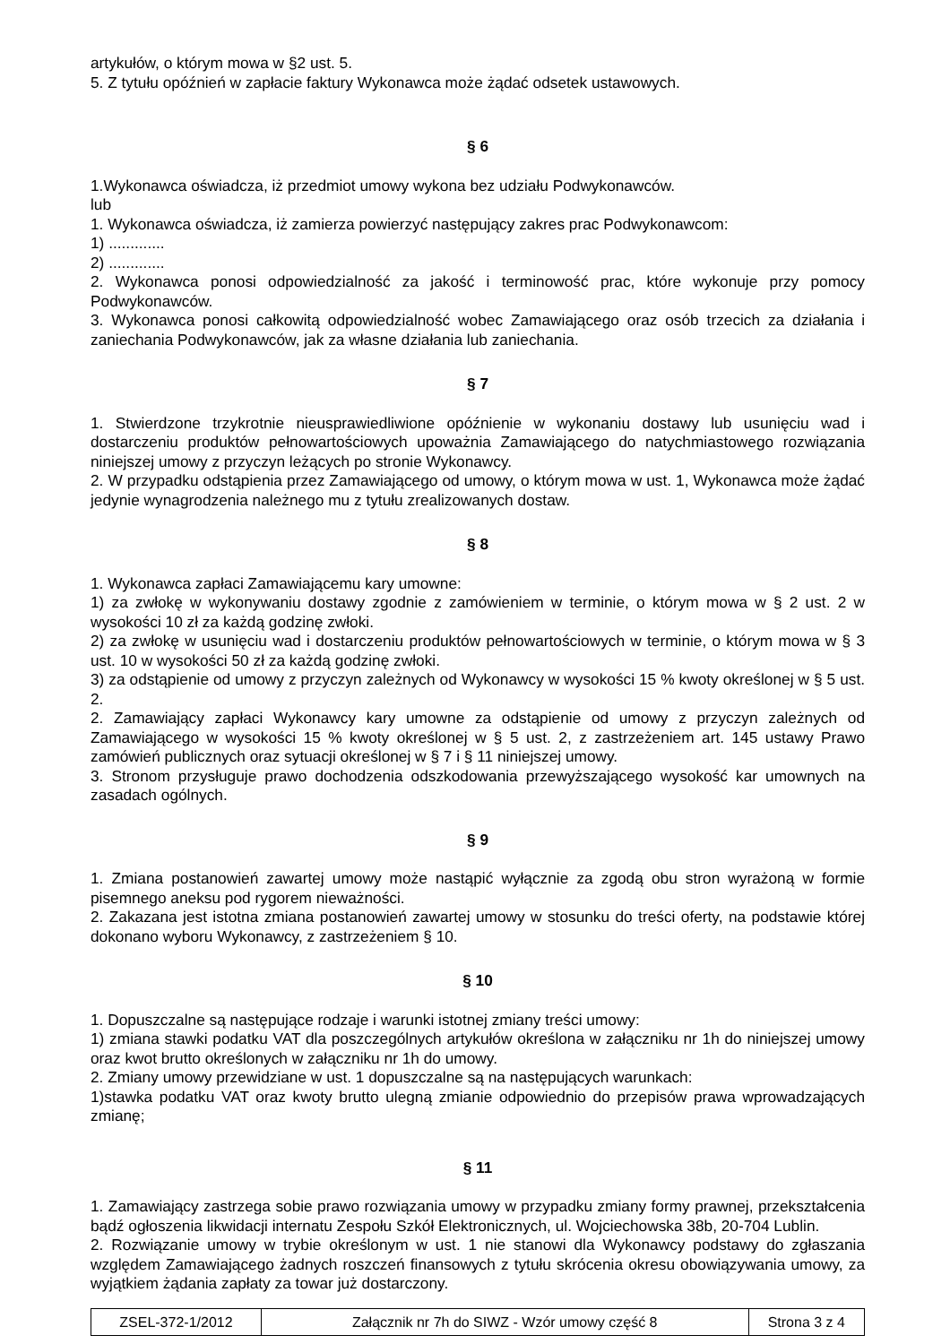artykułów, o którym mowa w §2 ust. 5.
5. Z tytułu opóźnień w zapłacie faktury Wykonawca może żądać odsetek ustawowych.
§ 6
1.Wykonawca oświadcza, iż przedmiot umowy wykona bez udziału Podwykonawców.
lub
1. Wykonawca oświadcza, iż zamierza powierzyć następujący zakres prac Podwykonawcom:
1) .............
2) .............
2. Wykonawca ponosi odpowiedzialność za jakość i terminowość prac, które wykonuje przy pomocy Podwykonawców.
3. Wykonawca ponosi całkowitą odpowiedzialność wobec Zamawiającego oraz osób trzecich za działania i zaniechania Podwykonawców, jak za własne działania lub zaniechania.
§ 7
1. Stwierdzone trzykrotnie nieusprawiedliwione opóźnienie w wykonaniu dostawy lub usunięciu wad i dostarczeniu produktów pełnowartościowych upoważnia Zamawiającego do natychmiastowego rozwiązania niniejszej umowy z przyczyn leżących po stronie Wykonawcy.
2. W przypadku odstąpienia przez Zamawiającego od umowy, o którym mowa w ust. 1, Wykonawca może żądać jedynie wynagrodzenia należnego mu z tytułu zrealizowanych dostaw.
§ 8
1. Wykonawca zapłaci Zamawiającemu kary umowne:
1) za zwłokę w wykonywaniu dostawy zgodnie z zamówieniem w terminie, o którym mowa w § 2 ust. 2 w wysokości 10 zł za każdą godzinę zwłoki.
2) za zwłokę w usunięciu wad i dostarczeniu produktów pełnowartościowych w terminie, o którym mowa w § 3 ust. 10 w wysokości 50 zł za każdą godzinę zwłoki.
3) za odstąpienie od umowy z przyczyn zależnych od Wykonawcy w wysokości 15 % kwoty określonej w § 5 ust. 2.
2. Zamawiający zapłaci Wykonawcy kary umowne za odstąpienie od umowy z przyczyn zależnych od Zamawiającego w wysokości 15 % kwoty określonej w § 5 ust. 2, z zastrzeżeniem art. 145 ustawy Prawo zamówień publicznych oraz sytuacji określonej w § 7 i § 11 niniejszej umowy.
3. Stronom przysługuje prawo dochodzenia odszkodowania przewyższającego wysokość kar umownych na zasadach ogólnych.
§ 9
1. Zmiana postanowień zawartej umowy może nastąpić wyłącznie za zgodą obu stron wyrażoną w formie pisemnego aneksu pod rygorem nieważności.
2. Zakazana jest istotna zmiana postanowień zawartej umowy w stosunku do treści oferty, na podstawie której dokonano wyboru Wykonawcy, z zastrzeżeniem § 10.
§ 10
1. Dopuszczalne są następujące rodzaje i warunki istotnej zmiany treści umowy:
1) zmiana stawki podatku VAT dla poszczególnych artykułów określona w załączniku nr 1h do niniejszej umowy oraz kwot brutto określonych w załączniku nr 1h do umowy.
2. Zmiany umowy przewidziane w ust. 1 dopuszczalne są na następujących warunkach:
1)stawka podatku VAT oraz kwoty brutto ulegną zmianie odpowiednio do przepisów prawa wprowadzających zmianę;
§ 11
1. Zamawiający zastrzega sobie prawo rozwiązania umowy w przypadku zmiany formy prawnej, przekształcenia bądź ogłoszenia likwidacji internatu Zespołu Szkół Elektronicznych, ul. Wojciechowska 38b, 20-704 Lublin.
2. Rozwiązanie umowy w trybie określonym w ust. 1 nie stanowi dla Wykonawcy podstawy do zgłaszania względem Zamawiającego żadnych roszczeń finansowych z tytułu skrócenia okresu obowiązywania umowy, za wyjątkiem żądania zapłaty za towar już dostarczony.
| ZSEL-372-1/2012 | Załącznik nr 7h do SIWZ - Wzór umowy część 8 | Strona 3 z 4 |